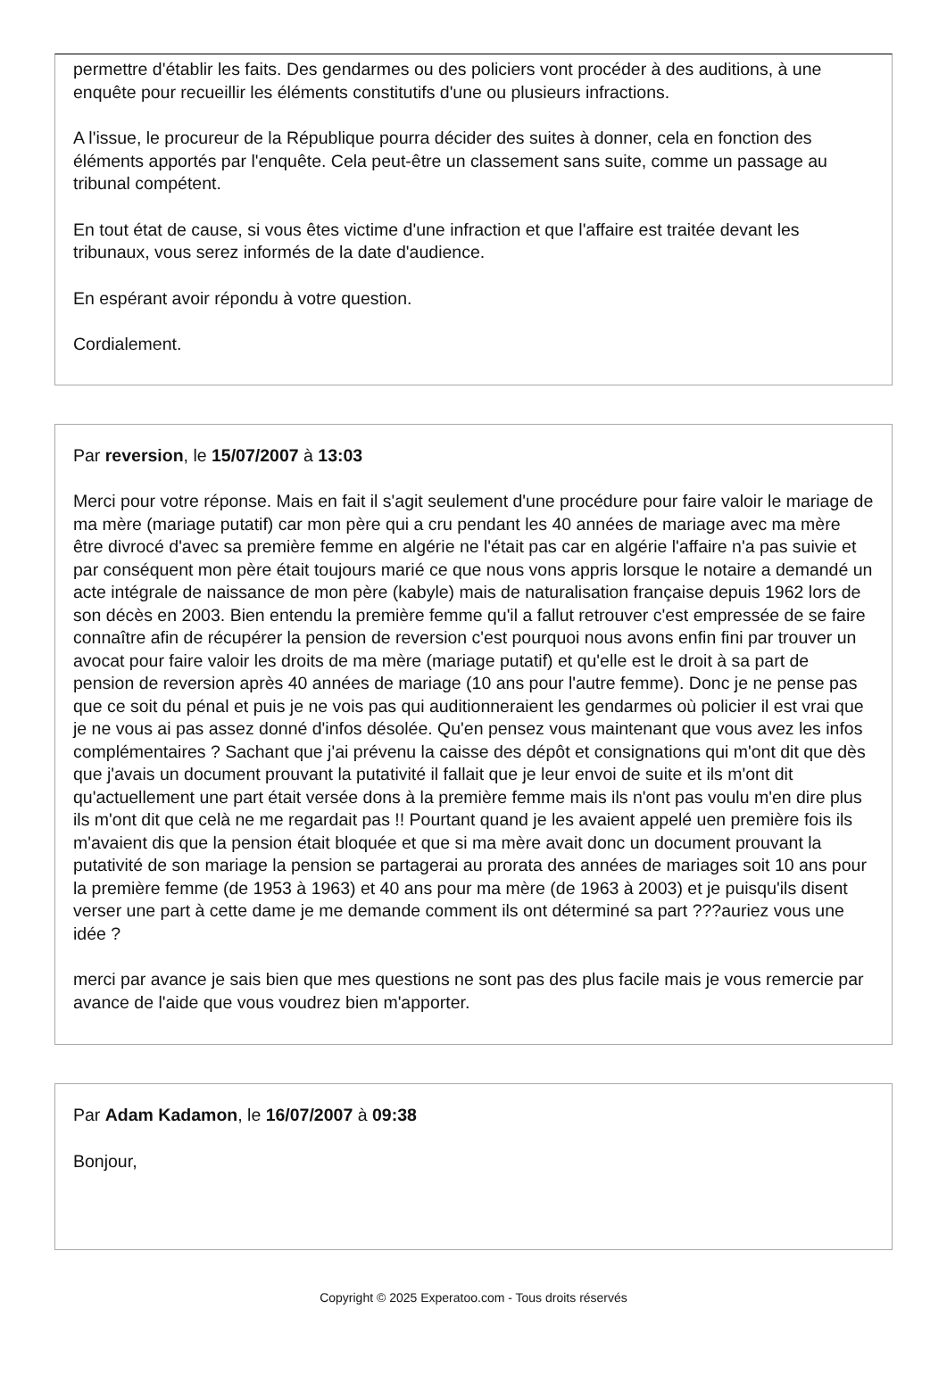permettre d'établir les faits. Des gendarmes ou des policiers vont procéder à des auditions, à une enquête pour recueillir les éléments constitutifs d'une ou plusieurs infractions.
A l'issue, le procureur de la République pourra décider des suites à donner, cela en fonction des éléments apportés par l'enquête. Cela peut-être un classement sans suite, comme un passage au tribunal compétent.
En tout état de cause, si vous êtes victime d'une infraction et que l'affaire est traitée devant les tribunaux, vous serez informés de la date d'audience.
En espérant avoir répondu à votre question.
Cordialement.
Par reversion, le 15/07/2007 à 13:03
Merci pour votre réponse. Mais en fait il s'agit seulement d'une procédure pour faire valoir le mariage de ma mère (mariage putatif) car mon père qui a cru pendant les 40 années de mariage avec ma mère être divrocé d'avec sa première femme en algérie ne l'était pas car en algérie l'affaire n'a pas suivie et par conséquent mon père était toujours marié ce que nous vons appris lorsque le notaire a demandé un acte intégrale de naissance de mon père (kabyle) mais de naturalisation française depuis 1962 lors de son décès en 2003. Bien entendu la première femme qu'il a fallut retrouver c'est empressée de se faire connaître afin de récupérer la pension de reversion c'est pourquoi nous avons enfin fini par trouver un avocat pour faire valoir les droits de ma mère (mariage putatif) et qu'elle est le droit à sa part de pension de reversion après 40 années de mariage (10 ans pour l'autre femme). Donc je ne pense pas que ce soit du pénal et puis je ne vois pas qui auditionneraient les gendarmes où policier il est vrai que je ne vous ai pas assez donné d'infos désolée. Qu'en pensez vous maintenant que vous avez les infos complémentaires ? Sachant que j'ai prévenu la caisse des dépôt et consignations qui m'ont dit que dès que j'avais un document prouvant la putativité il fallait que je leur envoi de suite et ils m'ont dit qu'actuellement une part était versée dons à la première femme mais ils n'ont pas voulu m'en dire plus ils m'ont dit que celà ne me regardait pas !! Pourtant quand je les avaient appelé uen première fois ils m'avaient dis que la pension était bloquée et que si ma mère avait donc un document prouvant la putativité de son mariage la pension se partagerai au prorata des années de mariages soit 10 ans pour la première femme (de 1953 à 1963) et 40 ans pour ma mère (de 1963 à 2003) et je puisqu'ils disent verser une part à cette dame je me demande comment ils ont déterminé sa part ???auriez vous une idée ?
merci par avance je sais bien que mes questions ne sont pas des plus facile mais je vous remercie par avance de l'aide que vous voudrez bien m'apporter.
Par Adam Kadamon, le 16/07/2007 à 09:38
Bonjour,
Copyright © 2025 Experatoo.com - Tous droits réservés